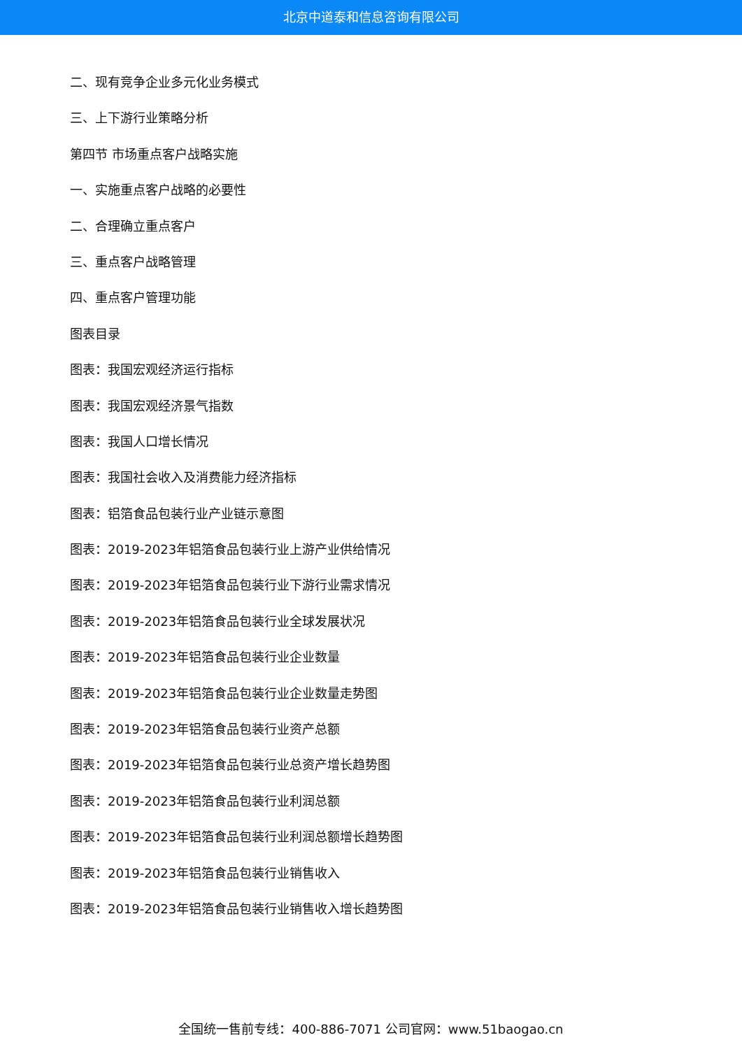北京中道泰和信息咨询有限公司
二、现有竞争企业多元化业务模式
三、上下游行业策略分析
第四节 市场重点客户战略实施
一、实施重点客户战略的必要性
二、合理确立重点客户
三、重点客户战略管理
四、重点客户管理功能
图表目录
图表：我国宏观经济运行指标
图表：我国宏观经济景气指数
图表：我国人口增长情况
图表：我国社会收入及消费能力经济指标
图表：铝箔食品包装行业产业链示意图
图表：2019-2023年铝箔食品包装行业上游产业供给情况
图表：2019-2023年铝箔食品包装行业下游行业需求情况
图表：2019-2023年铝箔食品包装行业全球发展状况
图表：2019-2023年铝箔食品包装行业企业数量
图表：2019-2023年铝箔食品包装行业企业数量走势图
图表：2019-2023年铝箔食品包装行业资产总额
图表：2019-2023年铝箔食品包装行业总资产增长趋势图
图表：2019-2023年铝箔食品包装行业利润总额
图表：2019-2023年铝箔食品包装行业利润总额增长趋势图
图表：2019-2023年铝箔食品包装行业销售收入
图表：2019-2023年铝箔食品包装行业销售收入增长趋势图
全国统一售前专线：400-886-7071 公司官网：www.51baogao.cn